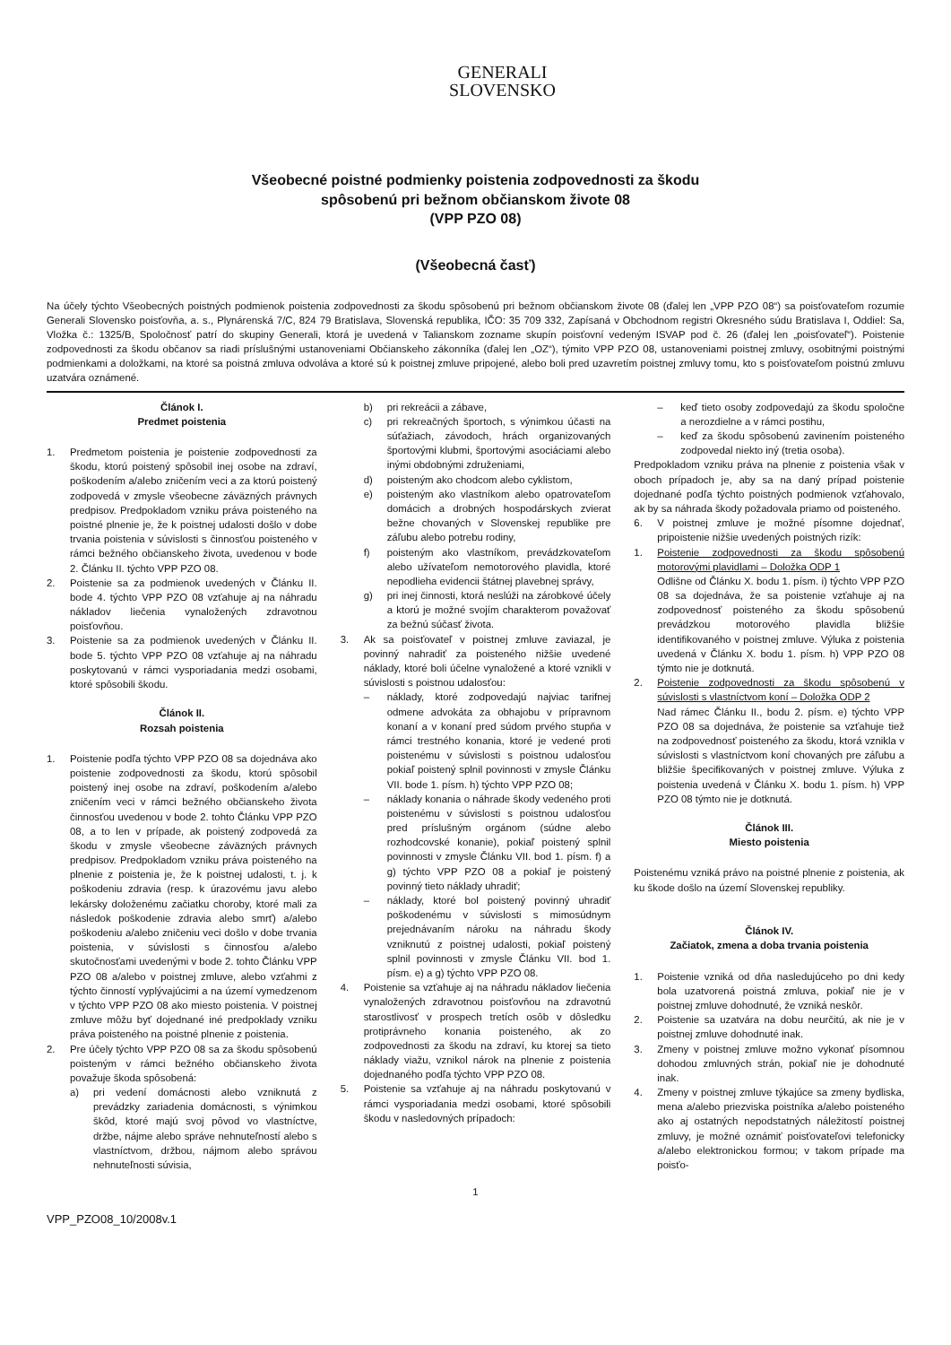GENERALI
SLOVENSKO
Všeobecné poistné podmienky poistenia zodpovednosti za škodu
spôsobenú pri bežnom občianskom živote 08
(VPP PZO 08)
(Všeobecná časť)
Na účely týchto Všeobecných poistných podmienok poistenia zodpovednosti za škodu spôsobenú pri bežnom občianskom živote 08 (ďalej len „VPP PZO 08“) sa poisťovateľom rozumie Generali Slovensko poisťovňa, a. s., Plynárenská 7/C, 824 79 Bratislava, Slovenská republika, IČO: 35 709 332, Zapísaná v Obchodnom registri Okresného súdu Bratislava I, Oddiel: Sa, Vložka č.: 1325/B, Spoločnosť patrí do skupiny Generali, ktorá je uvedená v Talianskom zozname skupín poisťovní vedeným ISVAP pod č. 26 (ďalej len „poisťovateľ“). Poistenie zodpovednosti za škodu občanov sa riadi príslušnými ustanoveniami Občianskeho zákonníka (ďalej len „OZ“), týmito VPP PZO 08, ustanoveniami poistnej zmluvy, osobitnými poistnými podmienkami a doložkami, na ktoré sa poistná zmluva odvoláva a ktoré sú k poistnej zmluve pripojené, alebo boli pred uzavretím poistnej zmluvy tomu, kto s poisťovateľom poistnú zmluvu uzatvára oznámené.
Článok I.
Predmet poistenia
1. Predmetom poistenia je poistenie zodpovednosti za škodu, ktorú poistený spôsobil inej osobe na zdraví, poškodením a/alebo zničením veci a za ktorú poistený zodpovedá v zmysle všeobecne záväzných právnych predpisov. Predpokladom vzniku práva poisteného na poistné plnenie je, že k poistnej udalosti došlo v dobe trvania poistenia v súvislosti s činnosťou poisteného v rámci bežného občianskeho života, uvedenou v bode 2. Článku II. týchto VPP PZO 08.
2. Poistenie sa za podmienok uvedených v Článku II. bode 4. týchto VPP PZO 08 vzťahuje aj na náhradu nákladov liečenia vynaložených zdravotnou poisťovňou.
3. Poistenie sa za podmienok uvedených v Článku II. bode 5. týchto VPP PZO 08 vzťahuje aj na náhradu poskytovanú v rámci vysporiadania medzi osobami, ktoré spôsobili škodu.
Článok II.
Rozsah poistenia
1. Poistenie podľa týchto VPP PZO 08 sa dojednáva ako poistenie zodpovednosti za škodu, ktorú spôsobil poistený inej osobe na zdraví, poškodením a/alebo zničením veci v rámci bežného občianskeho života činnosťou uvedenou v bode 2. tohto Článku VPP PZO 08, a to len v prípade, ak poistený zodpovedá za škodu v zmysle všeobecne záväzných právnych predpisov. Predpokladom vzniku práva poisteného na plnenie z poistenia je, že k poistnej udalosti, t. j. k poškodeniu zdravia (resp. k úrazovému javu alebo lekársky doloženému začiatku choroby, ktoré mali za následok poškodenie zdravia alebo smrť) a/alebo poškodeniu a/alebo zničeniu veci došlo v dobe trvania poistenia, v súvislosti s činnosťou a/alebo skutočnosťami uvedenými v bode 2. tohto Článku VPP PZO 08 a/alebo v poistnej zmluve, alebo vzťahmi z týchto činností vyplývajúcimi a na území vymedzenom v týchto VPP PZO 08 ako miesto poistenia. V poistnej zmluve môžu byť dojednané iné predpoklady vzniku práva poisteného na poistné plnenie z poistenia.
2. Pre účely týchto VPP PZO 08 sa za škodu spôsobenú poisteným v rámci bežného občianskeho života považuje škoda spôsobená:
a) pri vedení domácnosti alebo vzniknutá z prevádzky zariadenia domácnosti, s výnimkou škôd, ktoré majú svoj pôvod vo vlastníctve, držbe, nájme alebo správe nehnuteľností alebo s vlastníctvom, držbou, nájmom alebo správou nehnuteľnosti súvisia,
b) pri rekreácii a zábave,
c) pri rekreačných športoch, s výnimkou účasti na súťažiach, závodoch, hrách organizovaných športovými klubmi, športovými asociáciami alebo inými obdobnými združeniami,
d) poisteným ako chodcom alebo cyklistom,
e) poisteným ako vlastníkom alebo opatrovateľom domácich a drobných hospodárskych zvierat bežne chovaných v Slovenskej republike pre záľubu alebo potrebu rodiny,
f) poisteným ako vlastníkom, prevádzkovateľom alebo užívateľom nemotorového plavidla, ktoré nepodlieha evidencii štátnej plavebnej správy,
g) pri inej činnosti, ktorá neslúži na zárobkové účely a ktorú je možné svojím charakterom považovať za bežnú súčasť života.
3. Ak sa poisťovateľ v poistnej zmluve zaviazal, je povinný nahradiť za poisteného nižšie uvedené náklady, ktoré boli účelne vynaložené a ktoré vznikli v súvislosti s poistnou udalosťou:
– náklady, ktoré zodpovedajú najviac tarifnej odmene advokáta za obhajobu v prípravnom konaní a v konaní pred súdom prvého stupňa v rámci trestného konania, ktoré je vedené proti poistenému v súvislosti s poistnou udalosťou pokiaľ poistený splnil povinnosti v zmysle Článku VII. bode 1. písm. h) týchto VPP PZO 08;
– náklady konania o náhrade škody vedeného proti poistenému v súvislosti s poistnou udalosťou pred príslušným orgánom (súdne alebo rozhodcovské konanie), pokiaľ poistený splnil povinnosti v zmysle Článku VII. bod 1. písm. f) a g) týchto VPP PZO 08 a pokiaľ je poistený povinný tieto náklady uhradiť;
– náklady, ktoré bol poistený povinný uhradiť poškodenému v súvislosti s mimosúdnym prejednávaním nároku na náhradu škody vzniknutú z poistnej udalosti, pokiaľ poistený splnil povinnosti v zmysle Článku VII. bod 1. písm. e) a g) týchto VPP PZO 08.
4. Poistenie sa vzťahuje aj na náhradu nákladov liečenia vynaložených zdravotnou poisťovňou na zdravotnú starostlivosť v prospech tretích osôb v dôsledku protiprávneho konania poisteného, ak zo zodpovednosti za škodu na zdraví, ku ktorej sa tieto náklady viažu, vznikol nárok na plnenie z poistenia dojednaného podľa týchto VPP PZO 08.
5. Poistenie sa vzťahuje aj na náhradu poskytovanú v rámci vysporiadania medzi osobami, ktoré spôsobili škodu v nasledovných prípadoch:
– keď tieto osoby zodpovedajú za škodu spoločne a nerozdielne a v rámci postihu,
– keď za škodu spôsobenú zavinením poisteného zodpovedal niekto iný (tretia osoba).
Predpokladom vzniku práva na plnenie z poistenia však v oboch prípadoch je, aby sa na daný prípad poistenie dojednané podľa týchto poistných podmienok vzťahovalo, ak by sa náhrada škody požadovala priamo od poisteného.
6. V poistnej zmluve je možné písomne dojednať, pripoistenie nižšie uvedených poistných rizík:
1. Poistenie zodpovednosti za škodu spôsobenú motorovými plavidlami – Doložka ODP 1
Odlišne od Článku X. bodu 1. písm. i) týchto VPP PZO 08 sa dojednáva, že sa poistenie vzťahuje aj na zodpovednosť poisteného za škodu spôsobenú prevádzkou motorového plavidla bližšie identifikovaného v poistnej zmluve. Výluka z poistenia uvedená v Článku X. bodu 1. písm. h) VPP PZO 08 týmto nie je dotknutá.
2. Poistenie zodpovednosti za škodu spôsobenú v súvislosti s vlastníctvom koní – Doložka ODP 2
Nad rámec Článku II., bodu 2. písm. e) týchto VPP PZO 08 sa dojednáva, že poistenie sa vzťahuje tiež na zodpovednosť poisteného za škodu, ktorá vznikla v súvislosti s vlastníctvom koní chovaných pre záľubu a bližšie špecifikovaných v poistnej zmluve. Výluka z poistenia uvedená v Článku X. bodu 1. písm. h) VPP PZO 08 týmto nie je dotknutá.
Článok III.
Miesto poistenia
Poistenému vzniká právo na poistné plnenie z poistenia, ak ku škode došlo na území Slovenskej republiky.
Článok IV.
Začiatok, zmena a doba trvania poistenia
1. Poistenie vzniká od dňa nasledujúceho po dni kedy bola uzatvorená poistná zmluva, pokiaľ nie je v poistnej zmluve dohodnuté, že vzniká neskôr.
2. Poistenie sa uzatvára na dobu neurčitú, ak nie je v poistnej zmluve dohodnuté inak.
3. Zmeny v poistnej zmluve možno vykonať písomnou dohodou zmluvných strán, pokiaľ nie je dohodnuté inak.
4. Zmeny v poistnej zmluve týkajúce sa zmeny bydliska, mena a/alebo priezviska poistníka a/alebo poisteného ako aj ostatných nepodstatných náležitostí poistnej zmluvy, je možné oznámiť poisťovateľovi telefonicky a/alebo elektronickou formou; v takom prípade ma poisťo-
1
VPP_PZO08_10/2008v.1